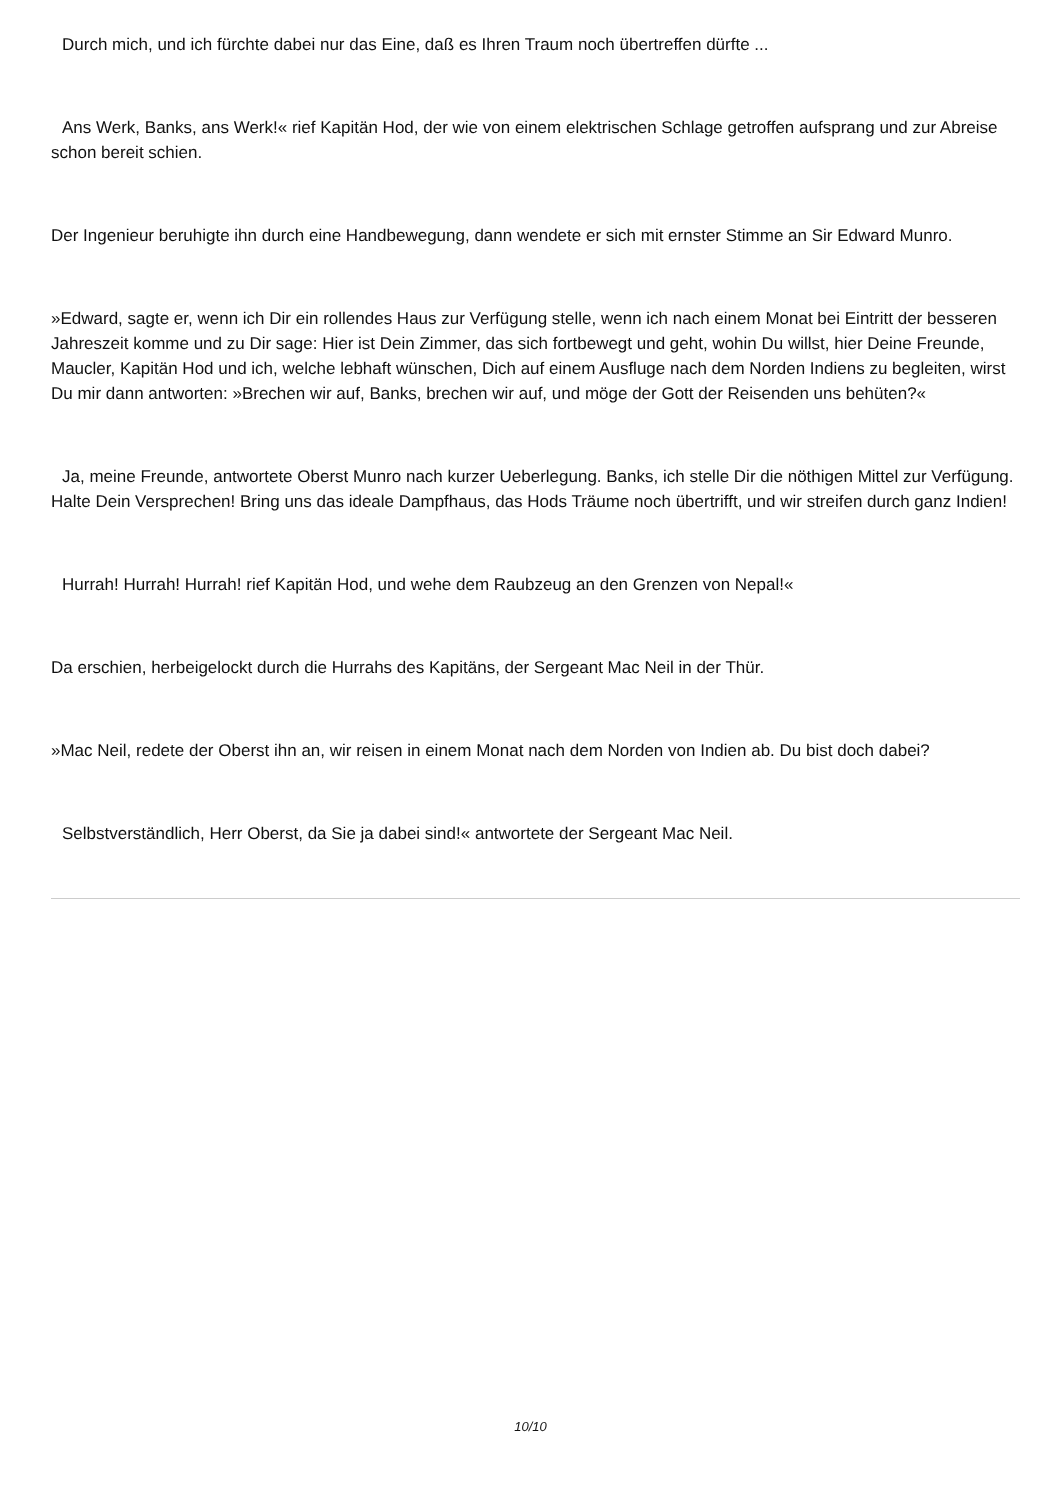Durch mich, und ich fürchte dabei nur das Eine, daß es Ihren Traum noch übertreffen dürfte ...
Ans Werk, Banks, ans Werk!« rief Kapitän Hod, der wie von einem elektrischen Schlage getroffen aufsprang und zur Abreise schon bereit schien.
Der Ingenieur beruhigte ihn durch eine Handbewegung, dann wendete er sich mit ernster Stimme an Sir Edward Munro.
»Edward, sagte er, wenn ich Dir ein rollendes Haus zur Verfügung stelle, wenn ich nach einem Monat bei Eintritt der besseren Jahreszeit komme und zu Dir sage: Hier ist Dein Zimmer, das sich fortbewegt und geht, wohin Du willst, hier Deine Freunde, Maucler, Kapitän Hod und ich, welche lebhaft wünschen, Dich auf einem Ausfluge nach dem Norden Indiens zu begleiten, wirst Du mir dann antworten: »Brechen wir auf, Banks, brechen wir auf, und möge der Gott der Reisenden uns behüten?«
Ja, meine Freunde, antwortete Oberst Munro nach kurzer Ueberlegung. Banks, ich stelle Dir die nöthigen Mittel zur Verfügung. Halte Dein Versprechen! Bring uns das ideale Dampfhaus, das Hods Träume noch übertrifft, und wir streifen durch ganz Indien!
Hurrah! Hurrah! Hurrah! rief Kapitän Hod, und wehe dem Raubzeug an den Grenzen von Nepal!«
Da erschien, herbeigelockt durch die Hurrahs des Kapitäns, der Sergeant Mac Neil in der Thür.
»Mac Neil, redete der Oberst ihn an, wir reisen in einem Monat nach dem Norden von Indien ab. Du bist doch dabei?
Selbstverständlich, Herr Oberst, da Sie ja dabei sind!« antwortete der Sergeant Mac Neil.
10/10